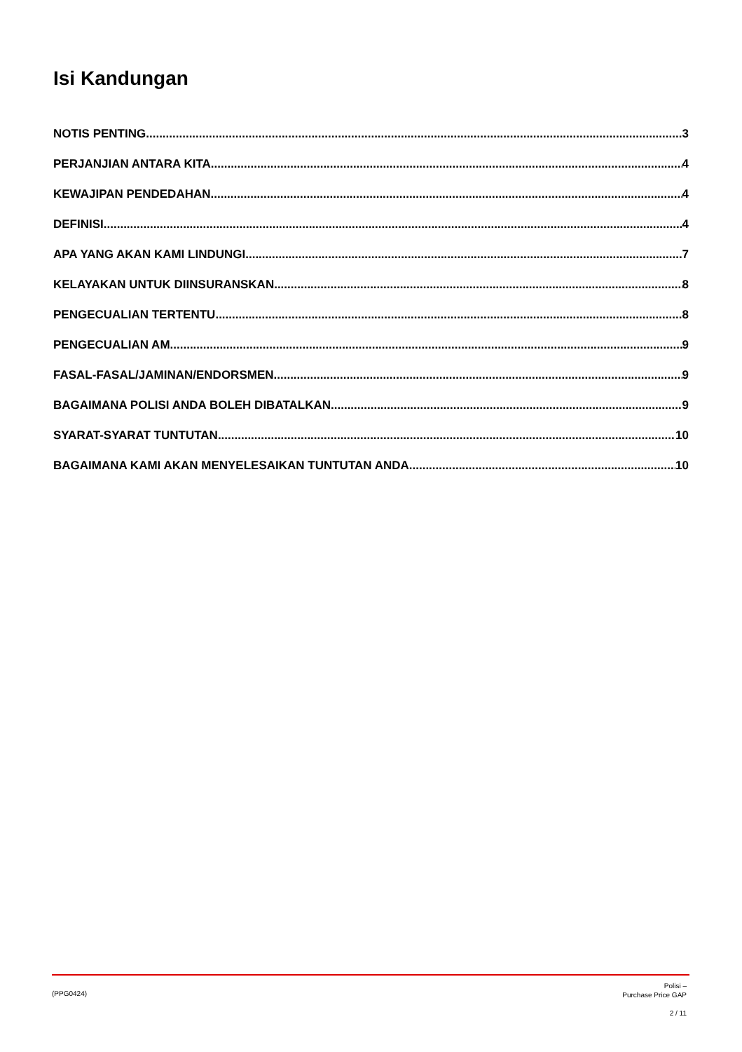Isi Kandungan
NOTIS PENTING 3
PERJANJIAN ANTARA KITA 4
KEWAJIPAN PENDEDAHAN 4
DEFINISI 4
APA YANG AKAN KAMI LINDUNGI 7
KELAYAKAN UNTUK DIINSURANSKAN 8
PENGECUALIAN TERTENTU 8
PENGECUALIAN AM 9
FASAL-FASAL/JAMINAN/ENDORSMEN 9
BAGAIMANA POLISI ANDA BOLEH DIBATALKAN 9
SYARAT-SYARAT TUNTUTAN 10
BAGAIMANA KAMI AKAN MENYELESAIKAN TUNTUTAN ANDA 10
(PPG0424)
Polisi –
Purchase Price GAP
2 / 11